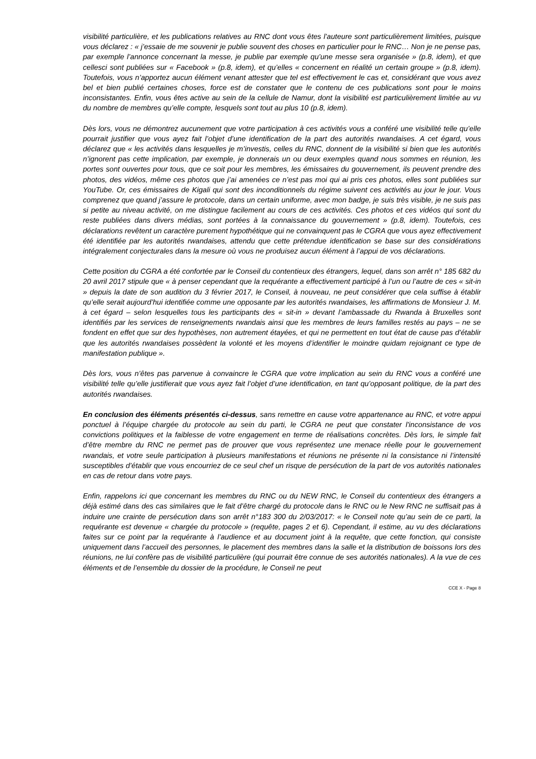visibilité particulière, et les publications relatives au RNC dont vous êtes l’auteure sont particulièrement limitées, puisque vous déclarez : « j’essaie de me souvenir je publie souvent des choses en particulier pour le RNC… Non je ne pense pas, par exemple l’annonce concernant la messe, je publie par exemple qu’une messe sera organisée » (p.8, idem), et que cellesci sont publiées sur « Facebook » (p.8, idem), et qu’elles « concernent en réalité un certain groupe » (p.8, idem). Toutefois, vous n’apportez aucun élément venant attester que tel est effectivement le cas et, considérant que vous avez bel et bien publié certaines choses, force est de constater que le contenu de ces publications sont pour le moins inconsistantes. Enfin, vous êtes active au sein de la cellule de Namur, dont la visibilité est particulièrement limitée au vu du nombre de membres qu’elle compte, lesquels sont tout au plus 10 (p.8, idem).
Dès lors, vous ne démontrez aucunement que votre participation à ces activités vous a conféré une visibilité telle qu’elle pourrait justifier que vous ayez fait l’objet d’une identification de la part des autorités rwandaises. A cet égard, vous déclarez que « les activités dans lesquelles je m’investis, celles du RNC, donnent de la visibilité si bien que les autorités n’ignorent pas cette implication, par exemple, je donnerais un ou deux exemples quand nous sommes en réunion, les portes sont ouvertes pour tous, que ce soit pour les membres, les émissaires du gouvernement, ils peuvent prendre des photos, des vidéos, même ces photos que j’ai amenées ce n’est pas moi qui ai pris ces photos, elles sont publiées sur YouTube. Or, ces émissaires de Kigali qui sont des inconditionnels du régime suivent ces activités au jour le jour. Vous comprenez que quand j’assure le protocole, dans un certain uniforme, avec mon badge, je suis très visible, je ne suis pas si petite au niveau activité, on me distingue facilement au cours de ces activités. Ces photos et ces vidéos qui sont du reste publiées dans divers médias, sont portées à la connaissance du gouvernement » (p.8, idem). Toutefois, ces déclarations revêtent un caractère purement hypothétique qui ne convainquent pas le CGRA que vous ayez effectivement été identifiée par les autorités rwandaises, attendu que cette prétendue identification se base sur des considérations intégralement conjecturales dans la mesure où vous ne produisez aucun élément à l’appui de vos déclarations.
Cette position du CGRA a été confortée par le Conseil du contentieux des étrangers, lequel, dans son arrêt n° 185 682 du 20 avril 2017 stipule que « à penser cependant que la requérante a effectivement participé à l’un ou l’autre de ces « sit-in » depuis la date de son audition du 3 février 2017, le Conseil, à nouveau, ne peut considérer que cela suffise à établir qu’elle serait aujourd’hui identifiée comme une opposante par les autorités rwandaises, les affirmations de Monsieur J. M. à cet égard – selon lesquelles tous les participants des « sit-in » devant l’ambassade du Rwanda à Bruxelles sont identifiés par les services de renseignements rwandais ainsi que les membres de leurs familles restés au pays – ne se fondent en effet que sur des hypothèses, non autrement étayées, et qui ne permettent en tout état de cause pas d’établir que les autorités rwandaises possèdent la volonté et les moyens d’identifier le moindre quidam rejoignant ce type de manifestation publique ».
Dès lors, vous n’êtes pas parvenue à convaincre le CGRA que votre implication au sein du RNC vous a conféré une visibilité telle qu’elle justifierait que vous ayez fait l’objet d’une identification, en tant qu’opposant politique, de la part des autorités rwandaises.
En conclusion des éléments présentés ci-dessus, sans remettre en cause votre appartenance au RNC, et votre appui ponctuel à l’équipe chargée du protocole au sein du parti, le CGRA ne peut que constater l'inconsistance de vos convictions politiques et la faiblesse de votre engagement en terme de réalisations concrètes. Dès lors, le simple fait d’être membre du RNC ne permet pas de prouver que vous représentez une menace réelle pour le gouvernement rwandais, et votre seule participation à plusieurs manifestations et réunions ne présente ni la consistance ni l’intensité susceptibles d’établir que vous encourriez de ce seul chef un risque de persécution de la part de vos autorités nationales en cas de retour dans votre pays.
Enfin, rappelons ici que concernant les membres du RNC ou du NEW RNC, le Conseil du contentieux des étrangers a déjà estimé dans des cas similaires que le fait d’être chargé du protocole dans le RNC ou le New RNC ne suffisait pas à induire une crainte de persécution dans son arrêt n°183 300 du 2/03/2017: « le Conseil note qu’au sein de ce parti, la requérante est devenue « chargée du protocole » (requête, pages 2 et 6). Cependant, il estime, au vu des déclarations faites sur ce point par la requérante à l’audience et au document joint à la requête, que cette fonction, qui consiste uniquement dans l’accueil des personnes, le placement des membres dans la salle et la distribution de boissons lors des réunions, ne lui confère pas de visibilité particulière (qui pourrait être connue de ses autorités nationales). A la vue de ces éléments et de l’ensemble du dossier de la procédure, le Conseil ne peut
CCE X - Page 8